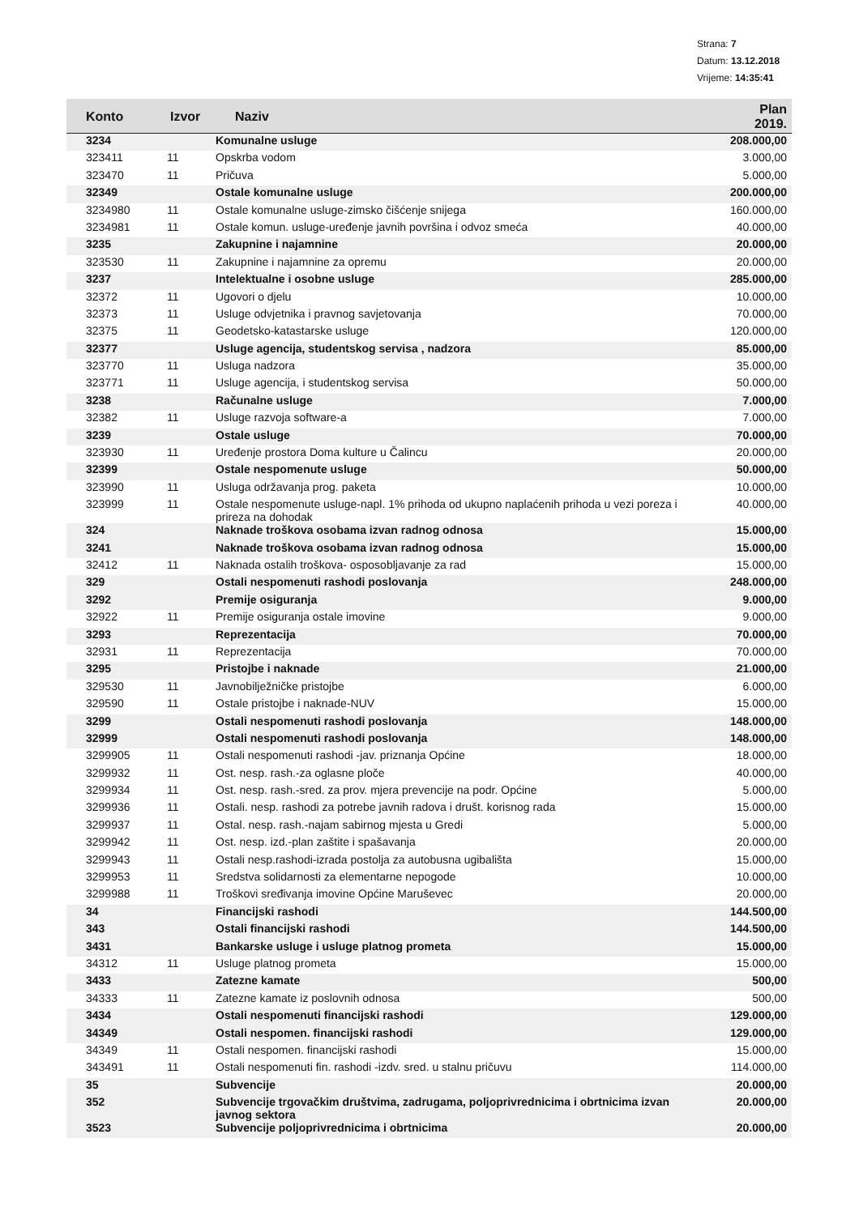Strana: 7
Datum: 13.12.2018
Vrijeme: 14:35:41
| Konto | Izvor | Naziv | Plan 2019. |
| --- | --- | --- | --- |
| 3234 | | Komunalne usluge | 208.000,00 |
| 323411 | 11 | Opskrba vodom | 3.000,00 |
| 323470 | 11 | Pričuva | 5.000,00 |
| 32349 | | Ostale komunalne usluge | 200.000,00 |
| 3234980 | 11 | Ostale komunalne usluge-zimsko čišćenje snijega | 160.000,00 |
| 3234981 | 11 | Ostale komun. usluge-uređenje javnih površina i odvoz smeća | 40.000,00 |
| 3235 | | Zakupnine i najamnine | 20.000,00 |
| 323530 | 11 | Zakupnine i najamnine za opremu | 20.000,00 |
| 3237 | | Intelektualne i osobne usluge | 285.000,00 |
| 32372 | 11 | Ugovori o djelu | 10.000,00 |
| 32373 | 11 | Usluge odvjetnika i pravnog savjetovanja | 70.000,00 |
| 32375 | 11 | Geodetsko-katastarske usluge | 120.000,00 |
| 32377 | | Usluge agencija, studentskog servisa , nadzora | 85.000,00 |
| 323770 | 11 | Usluga nadzora | 35.000,00 |
| 323771 | 11 | Usluge agencija, i studentskog servisa | 50.000,00 |
| 3238 | | Računalne usluge | 7.000,00 |
| 32382 | 11 | Usluge razvoja software-a | 7.000,00 |
| 3239 | | Ostale usluge | 70.000,00 |
| 323930 | 11 | Uređenje prostora Doma kulture u Čalincu | 20.000,00 |
| 32399 | | Ostale nespomenute usluge | 50.000,00 |
| 323990 | 11 | Usluga održavanja prog. paketa | 10.000,00 |
| 323999 | 11 | Ostale nespomenute usluge-napl. 1% prihoda od ukupno naplaćenih prihoda u vezi poreza i prireza na dohodak | 40.000,00 |
| 324 | | Naknade troškova osobama izvan radnog odnosa | 15.000,00 |
| 3241 | | Naknade troškova osobama izvan radnog odnosa | 15.000,00 |
| 32412 | 11 | Naknada ostalih troškova- osposobljavanje za rad | 15.000,00 |
| 329 | | Ostali nespomenuti rashodi poslovanja | 248.000,00 |
| 3292 | | Premije osiguranja | 9.000,00 |
| 32922 | 11 | Premije osiguranja ostale imovine | 9.000,00 |
| 3293 | | Reprezentacija | 70.000,00 |
| 32931 | 11 | Reprezentacija | 70.000,00 |
| 3295 | | Pristojbe i naknade | 21.000,00 |
| 329530 | 11 | Javnobilježničke pristojbe | 6.000,00 |
| 329590 | 11 | Ostale pristojbe i naknade-NUV | 15.000,00 |
| 3299 | | Ostali nespomenuti rashodi poslovanja | 148.000,00 |
| 32999 | | Ostali nespomenuti rashodi poslovanja | 148.000,00 |
| 3299905 | 11 | Ostali nespomenuti rashodi -jav. priznanja Općine | 18.000,00 |
| 3299932 | 11 | Ost. nesp. rash.-za oglasne ploče | 40.000,00 |
| 3299934 | 11 | Ost. nesp. rash.-sred. za prov. mjera prevencije na podr. Općine | 5.000,00 |
| 3299936 | 11 | Ostali. nesp. rashodi za potrebe javnih radova i društ. korisnog rada | 15.000,00 |
| 3299937 | 11 | Ostal. nesp. rash.-najam sabirnog mjesta u Gredi | 5.000,00 |
| 3299942 | 11 | Ost. nesp. izd.-plan zaštite i spašavanja | 20.000,00 |
| 3299943 | 11 | Ostali nesp.rashodi-izrada postolja za autobusna ugibališta | 15.000,00 |
| 3299953 | 11 | Sredstva solidarnosti za elementarne nepogode | 10.000,00 |
| 3299988 | 11 | Troškovi sređivanja imovine Općine Maruševec | 20.000,00 |
| 34 | | Financijski rashodi | 144.500,00 |
| 343 | | Ostali financijski rashodi | 144.500,00 |
| 3431 | | Bankarske usluge i usluge platnog prometa | 15.000,00 |
| 34312 | 11 | Usluge platnog prometa | 15.000,00 |
| 3433 | | Zatezne kamate | 500,00 |
| 34333 | 11 | Zatezne kamate iz poslovnih odnosa | 500,00 |
| 3434 | | Ostali nespomenuti financijski rashodi | 129.000,00 |
| 34349 | | Ostali nespomen. financijski rashodi | 129.000,00 |
| 34349 | 11 | Ostali nespomen. financijski rashodi | 15.000,00 |
| 343491 | 11 | Ostali nespomenuti fin. rashodi -izdv. sred. u stalnu pričuvu | 114.000,00 |
| 35 | | Subvencije | 20.000,00 |
| 352 | | Subvencije trgovačkim društvima, zadrugama, poljoprivrednicima i obrtnicima izvan javnog sektora | 20.000,00 |
| 3523 | | Subvencije poljoprivrednicima i obrtnicima | 20.000,00 |